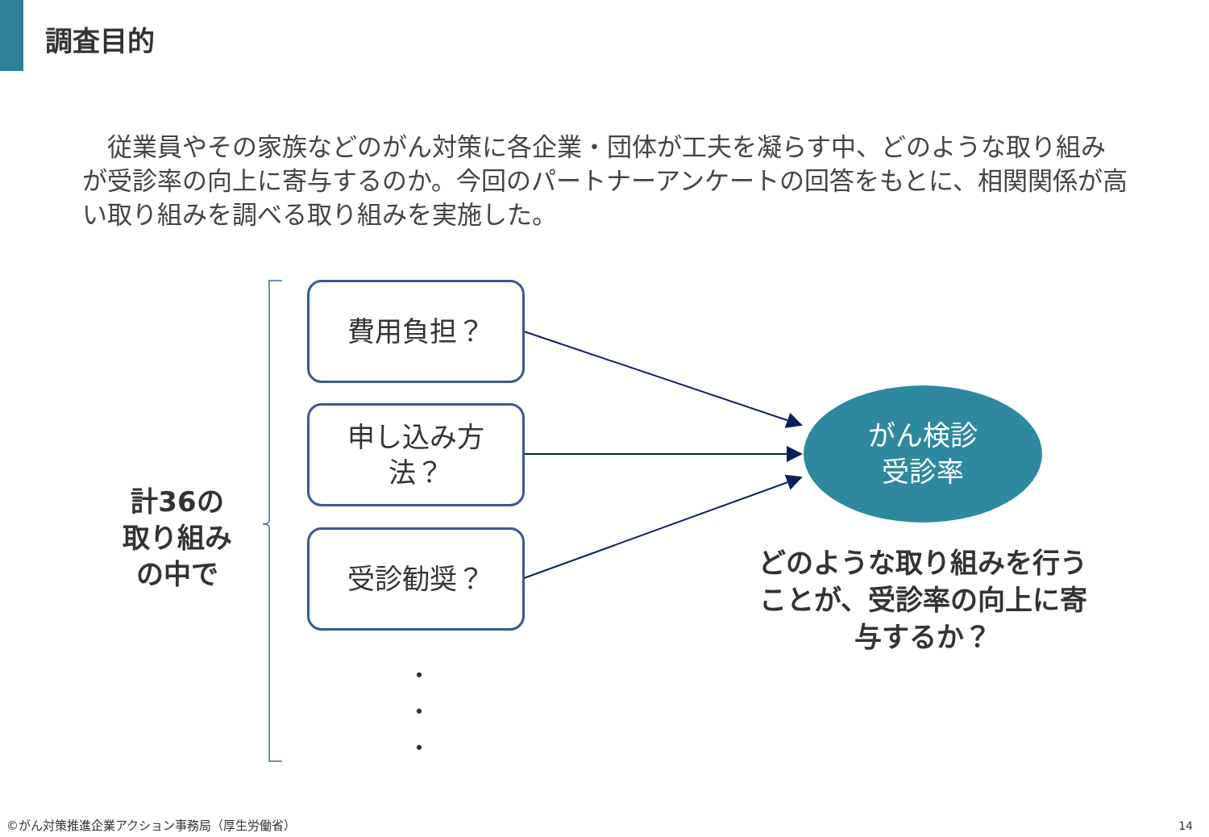調査目的
　従業員やその家族などのがん対策に各企業・団体が工夫を凝らす中、どのような取り組みが受診率の向上に寄与するのか。今回のパートナーアンケートの回答をもとに、相関関係が高い取り組みを調べる取り組みを実施した。
計36の
取り組み
の中で
費用負担？
申し込み方
法？
受診勧奨？
・
・
・
がん検診
受診率
どのような取り組みを行うことが、受診率の向上に寄与するか？
©がん対策推進企業アクション事務局（厚生労働省）
14